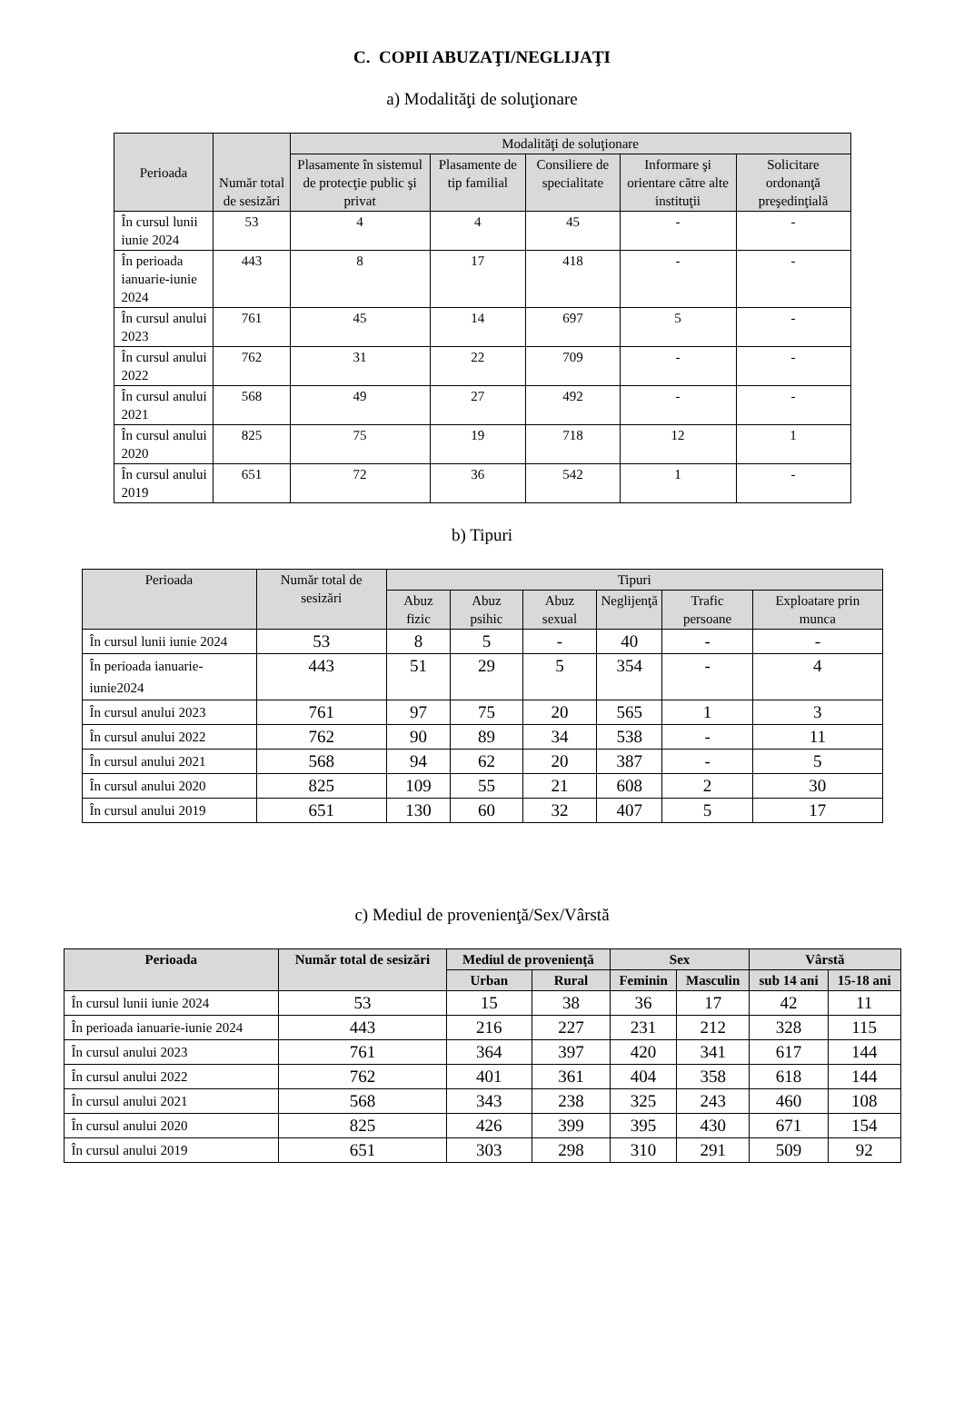C. COPII ABUZAŢI/NEGLIJAŢI
a) Modalităţi de soluţionare
| Perioada | Număr total de sesizări | Modalităţi de soluţionare | | | | |
| --- | --- | --- | --- | --- | --- | --- |
| | | Plasamente în sistemul de protecţie public şi privat | Plasamente de tip familial | Consiliere de specialitate | Informare şi orientare către alte instituţii | Solicitare ordonanţă preşedinţială |
| În cursul lunii iunie 2024 | 53 | 4 | 4 | 45 | - | - |
| În perioada ianuarie-iunie 2024 | 443 | 8 | 17 | 418 | - | - |
| În cursul anului 2023 | 761 | 45 | 14 | 697 | 5 | - |
| În cursul anului 2022 | 762 | 31 | 22 | 709 | - | - |
| În cursul anului 2021 | 568 | 49 | 27 | 492 | - | - |
| În cursul anului 2020 | 825 | 75 | 19 | 718 | 12 | 1 |
| În cursul anului 2019 | 651 | 72 | 36 | 542 | 1 | - |
b) Tipuri
| Perioada | Număr total de sesizări | Tipuri | | | | | |
| --- | --- | --- | --- | --- | --- | --- | --- |
| | | Abuz fizic | Abuz psihic | Abuz sexual | Neglijenţă | Trafic persoane | Exploatare prin munca |
| În cursul lunii iunie 2024 | 53 | 8 | 5 | - | 40 | - | - |
| În perioada ianuarie-iunie2024 | 443 | 51 | 29 | 5 | 354 | - | 4 |
| În cursul anului 2023 | 761 | 97 | 75 | 20 | 565 | 1 | 3 |
| În cursul anului 2022 | 762 | 90 | 89 | 34 | 538 | - | 11 |
| În cursul anului 2021 | 568 | 94 | 62 | 20 | 387 | - | 5 |
| În cursul anului 2020 | 825 | 109 | 55 | 21 | 608 | 2 | 30 |
| În cursul anului 2019 | 651 | 130 | 60 | 32 | 407 | 5 | 17 |
c) Mediul de provenienţă/Sex/Vârstă
| Perioada | Număr total de sesizări | Mediul de provenienţă | | Sex | | Vârstă | |
| --- | --- | --- | --- | --- | --- | --- | --- |
| | | Urban | Rural | Feminin | Masculin | sub 14 ani | 15-18 ani |
| În cursul lunii iunie 2024 | 53 | 15 | 38 | 36 | 17 | 42 | 11 |
| În perioada ianuarie-iunie 2024 | 443 | 216 | 227 | 231 | 212 | 328 | 115 |
| În cursul anului 2023 | 761 | 364 | 397 | 420 | 341 | 617 | 144 |
| În cursul anului 2022 | 762 | 401 | 361 | 404 | 358 | 618 | 144 |
| În cursul anului 2021 | 568 | 343 | 238 | 325 | 243 | 460 | 108 |
| În cursul anului 2020 | 825 | 426 | 399 | 395 | 430 | 671 | 154 |
| În cursul anului 2019 | 651 | 303 | 298 | 310 | 291 | 509 | 92 |